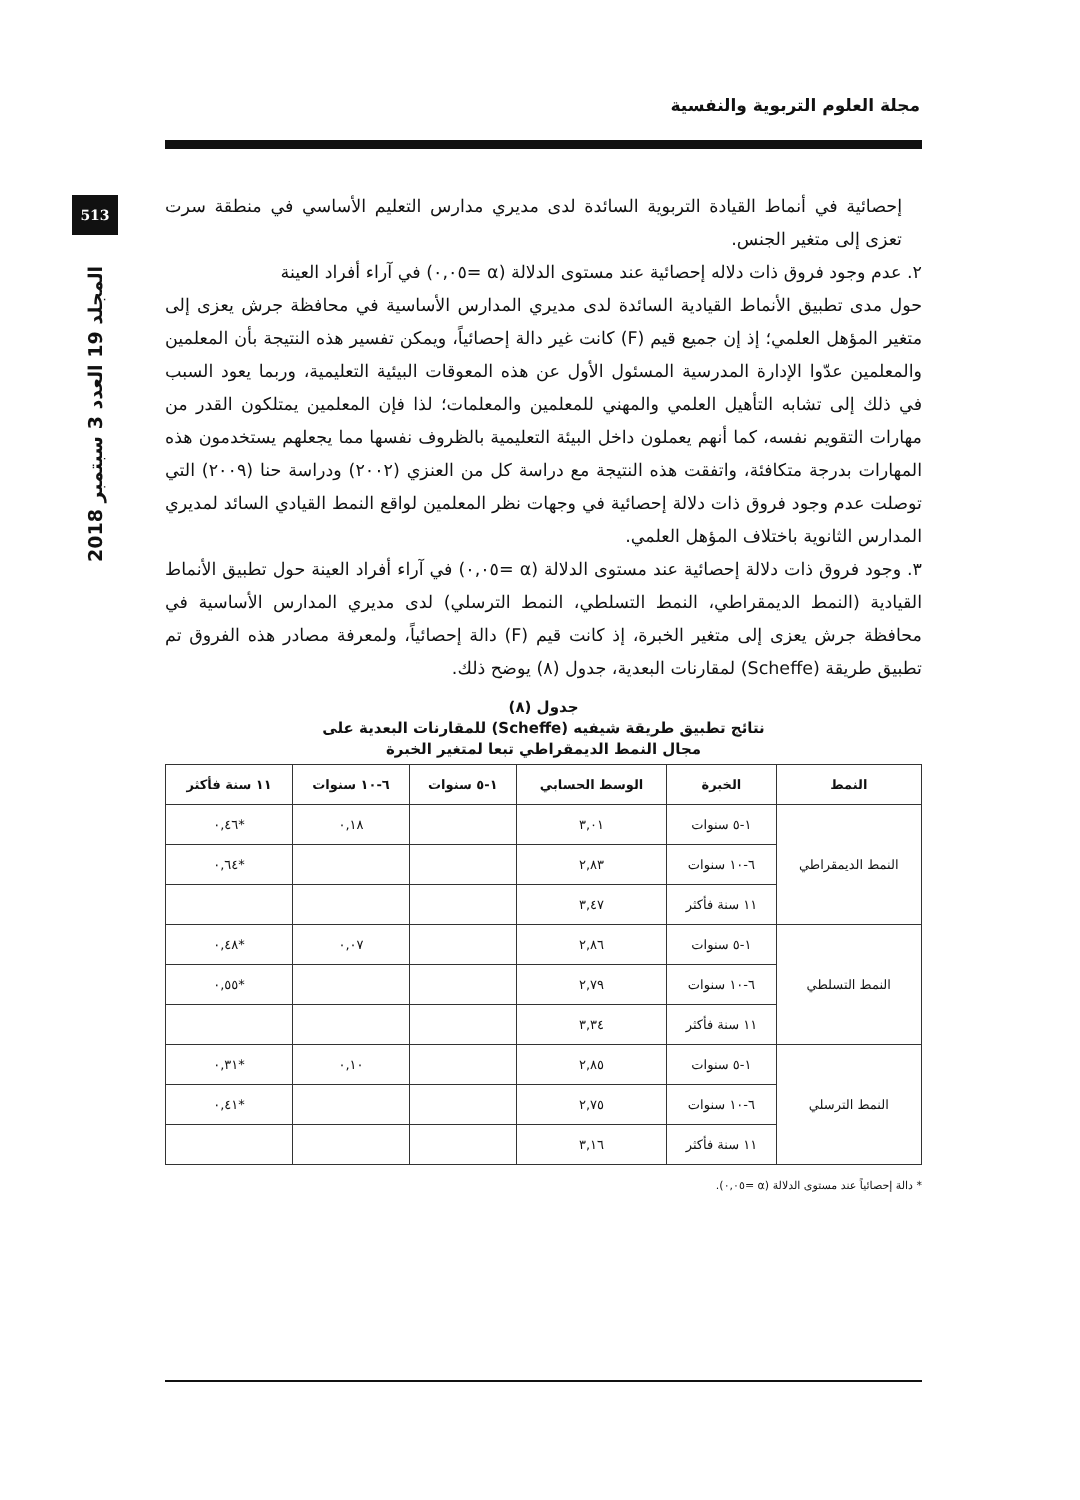مجلة العلوم التربوية والنفسية
513
المجلد 19 العدد 3 سبتمبر 2018
إحصائية في أنماط القيادة التربوية السائدة لدى مديري مدارس التعليم الأساسي في منطقة سرت تعزى إلى متغير الجنس.
٢. عدم وجود فروق ذات دلاله إحصائية عند مستوى الدلالة (α =٠,٠٥) في آراء أفراد العينة
حول مدى تطبيق الأنماط القيادية السائدة لدى مديري المدارس الأساسية في محافظة جرش يعزى إلى متغير المؤهل العلمي؛ إذ إن جميع قيم (F) كانت غير دالة إحصائياً، ويمكن تفسير هذه النتيجة بأن المعلمين والمعلمين عدّوا الإدارة المدرسية المسئول الأول عن هذه المعوقات البيئية التعليمية، وربما يعود السبب في ذلك إلى تشابه التأهيل العلمي والمهني للمعلمين والمعلمات؛ لذا فإن المعلمين يمتلكون القدر من مهارات التقويم نفسه، كما أنهم يعملون داخل البيئة التعليمية بالظروف نفسها مما يجعلهم يستخدمون هذه المهارات بدرجة متكافئة، واتفقت هذه النتيجة مع دراسة كل من العنزي (٢٠٠٢) ودراسة حنا (٢٠٠٩) التي توصلت عدم وجود فروق ذات دلالة إحصائية في وجهات نظر المعلمين لواقع النمط القيادي السائد لمديري المدارس الثانوية باختلاف المؤهل العلمي.
٣. وجود فروق ذات دلالة إحصائية عند مستوى الدلالة (α =٠,٠٥) في آراء أفراد العينة حول تطبيق الأنماط القيادية (النمط الديمقراطي، النمط التسلطي، النمط الترسلي) لدى مديري المدارس الأساسية في محافظة جرش يعزى إلى متغير الخبرة، إذ كانت قيم (F) دالة إحصائياً، ولمعرفة مصادر هذه الفروق تم تطبيق طريقة (Scheffe) لمقارنات البعدية، جدول (٨) يوضح ذلك.
جدول (٨)
نتائج تطبيق طريقة شيفيه (Scheffe) للمقارنات البعدية على
مجال النمط الديمقراطي تبعا لمتغير الخبرة
| النمط | الخبرة | الوسط الحسابي | ١-٥ سنوات | ٦-١٠ سنوات | ١١ سنة فأكثر |
| --- | --- | --- | --- | --- | --- |
| النمط الديمقراطي | ١-٥ سنوات | ٣,٠١ | | ٠,١٨ | *٠,٤٦ |
| | ٦-١٠ سنوات | ٢,٨٣ | | | *٠,٦٤ |
| | ١١ سنة فأكثر | ٣,٤٧ | | | |
| النمط التسلطي | ١-٥ سنوات | ٢,٨٦ | | ٠,٠٧ | *٠,٤٨ |
| | ٦-١٠ سنوات | ٢,٧٩ | | | *٠,٥٥ |
| | ١١ سنة فأكثر | ٣,٣٤ | | | |
| النمط الترسلي | ١-٥ سنوات | ٢,٨٥ | | ٠,١٠ | *٠,٣١ |
| | ٦-١٠ سنوات | ٢,٧٥ | | | *٠,٤١ |
| | ١١ سنة فأكثر | ٣,١٦ | | | |
* دالة إحصائياً عند مستوى الدلالة (α =٠,٠٥).